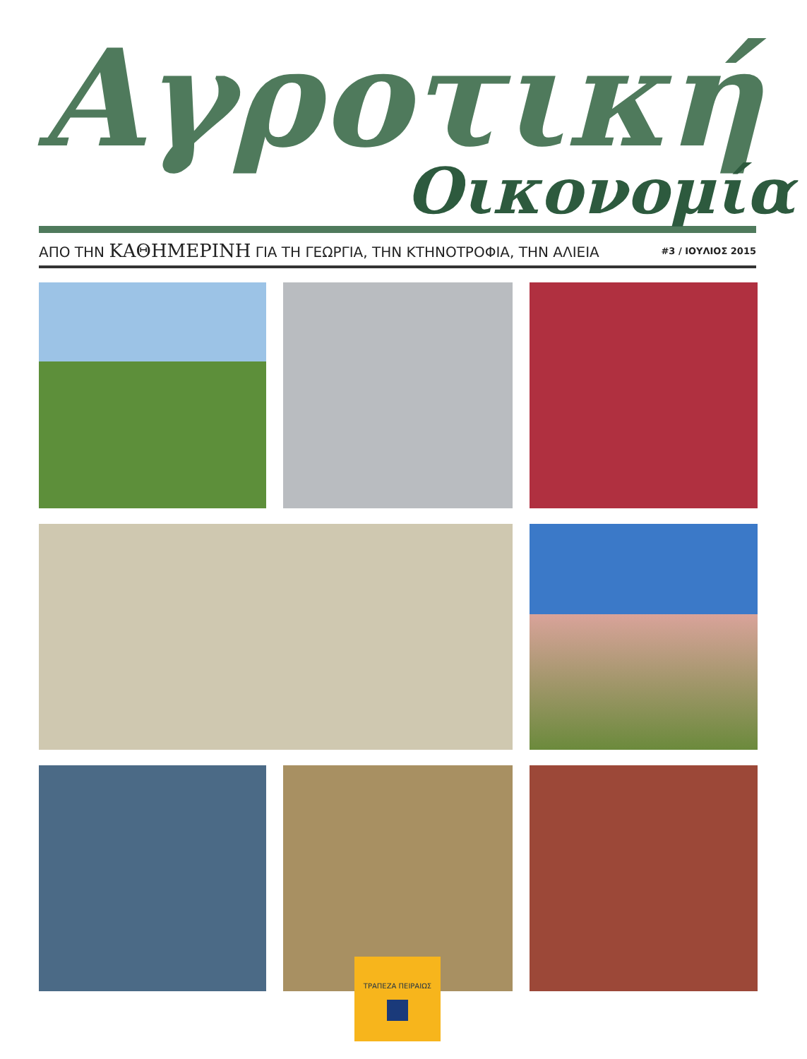Αγροτική
Οικονομία
ΑΠΟ ΤΗΝ ΚΑΘΗΜΕΡΙΝΗ ΓΙΑ ΤΗ ΓΕΩΡΓΙΑ, ΤΗΝ ΚΤΗΝΟΤΡΟΦΙΑ, ΤΗΝ ΑΛΙΕΙΑ #3 / ΙΟΥΛΙΟΣ 2015
ΤΡΑΠΕΖΑ ΠΕΙΡΑΙΩΣ